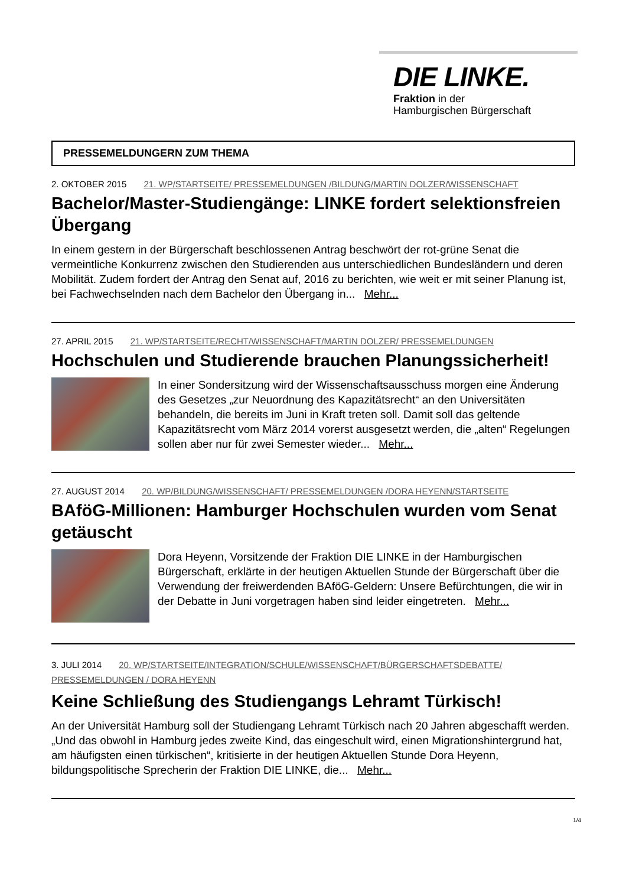DIE LINKE.
Fraktion in der
Hamburgischen Bürgerschaft
PRESSEMELDUNGERN ZUM THEMA
2. OKTOBER 2015 21. WP/STARTSEITE/ PRESSEMELDUNGEN /BILDUNG/MARTIN DOLZER/WISSENSCHAFT
Bachelor/Master-Studiengänge: LINKE fordert selektionsfreien Übergang
In einem gestern in der Bürgerschaft beschlossenen Antrag beschwört der rot-grüne Senat die vermeintliche Konkurrenz zwischen den Studierenden aus unterschiedlichen Bundesländern und deren Mobilität. Zudem fordert der Antrag den Senat auf, 2016 zu berichten, wie weit er mit seiner Planung ist, bei Fachwechselnden nach dem Bachelor den Übergang in... Mehr...
27. APRIL 2015 21. WP/STARTSEITE/RECHT/WISSENSCHAFT/MARTIN DOLZER/ PRESSEMELDUNGEN
Hochschulen und Studierende brauchen Planungssicherheit!
In einer Sondersitzung wird der Wissenschaftsausschuss morgen eine Änderung des Gesetzes „zur Neuordnung des Kapazitätsrecht“ an den Universitäten behandeln, die bereits im Juni in Kraft treten soll. Damit soll das geltende Kapazitätsrecht vom März 2014 vorerst ausgesetzt werden, die „alten“ Regelungen sollen aber nur für zwei Semester wieder... Mehr...
27. AUGUST 2014 20. WP/BILDUNG/WISSENSCHAFT/ PRESSEMELDUNGEN /DORA HEYENN/STARTSEITE
BAföG-Millionen: Hamburger Hochschulen wurden vom Senat getäuscht
Dora Heyenn, Vorsitzende der Fraktion DIE LINKE in der Hamburgischen Bürgerschaft, erklärte in der heutigen Aktuellen Stunde der Bürgerschaft über die Verwendung der freiwerdenden BAföG-Geldern: Unsere Befürchtungen, die wir in der Debatte in Juni vorgetragen haben sind leider eingetreten. Mehr...
3. JULI 2014 20. WP/STARTSEITE/INTEGRATION/SCHULE/WISSENSCHAFT/BÜRGERSCHAFTSDEBATTE/ PRESSEMELDUNGEN / DORA HEYENN
Keine Schließung des Studiengangs Lehramt Türkisch!
An der Universität Hamburg soll der Studiengang Lehramt Türkisch nach 20 Jahren abgeschafft werden. „Und das obwohl in Hamburg jedes zweite Kind, das eingeschult wird, einen Migrationshintergrund hat, am häufigsten einen türkischen“, kritisierte in der heutigen Aktuellen Stunde Dora Heyenn, bildungspolitische Sprecherin der Fraktion DIE LINKE, die... Mehr...
1/4